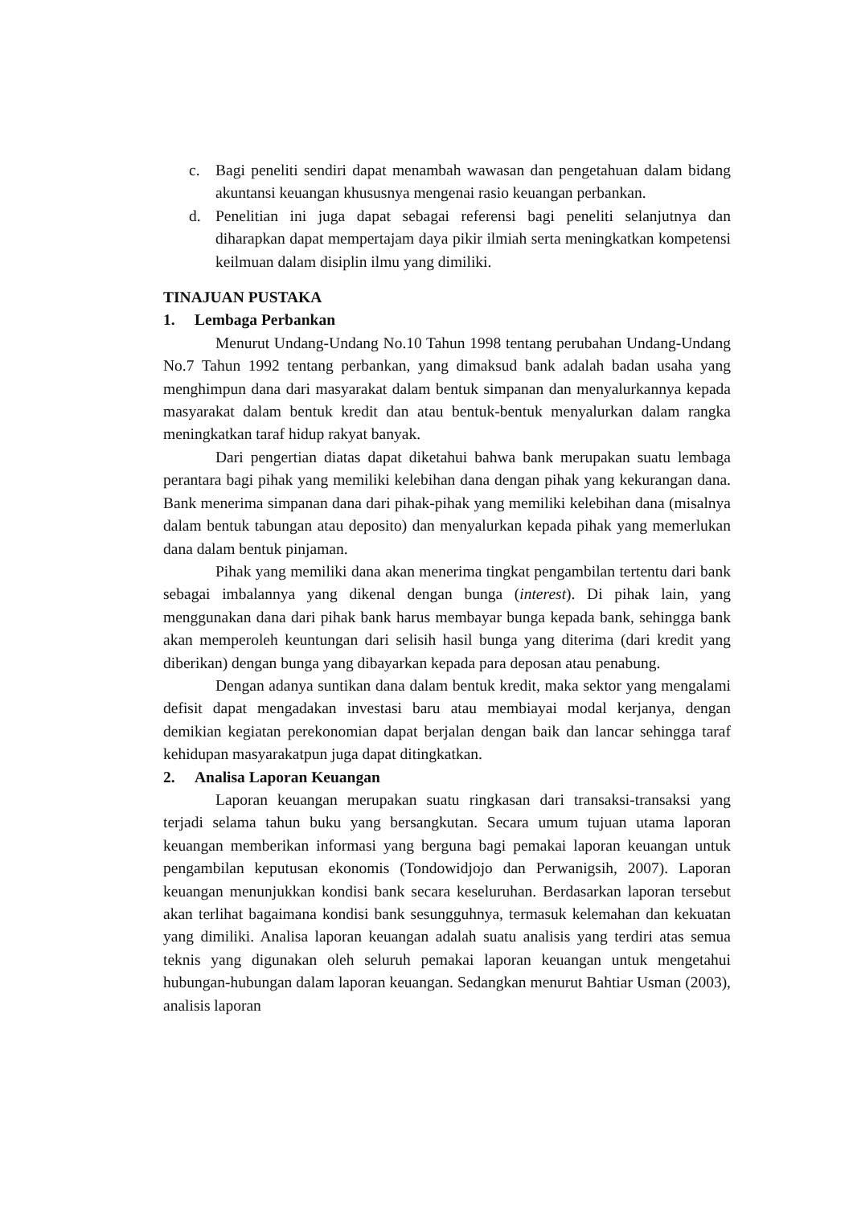c. Bagi peneliti sendiri dapat menambah wawasan dan pengetahuan dalam bidang akuntansi keuangan khususnya mengenai rasio keuangan perbankan.
d. Penelitian ini juga dapat sebagai referensi bagi peneliti selanjutnya dan diharapkan dapat mempertajam daya pikir ilmiah serta meningkatkan kompetensi keilmuan dalam disiplin ilmu yang dimiliki.
TINAJUAN PUSTAKA
1. Lembaga Perbankan
Menurut Undang-Undang No.10 Tahun 1998 tentang perubahan Undang-Undang No.7 Tahun 1992 tentang perbankan, yang dimaksud bank adalah badan usaha yang menghimpun dana dari masyarakat dalam bentuk simpanan dan menyalurkannya kepada masyarakat dalam bentuk kredit dan atau bentuk-bentuk menyalurkan dalam rangka meningkatkan taraf hidup rakyat banyak.
Dari pengertian diatas dapat diketahui bahwa bank merupakan suatu lembaga perantara bagi pihak yang memiliki kelebihan dana dengan pihak yang kekurangan dana. Bank menerima simpanan dana dari pihak-pihak yang memiliki kelebihan dana (misalnya dalam bentuk tabungan atau deposito) dan menyalurkan kepada pihak yang memerlukan dana dalam bentuk pinjaman.
Pihak yang memiliki dana akan menerima tingkat pengambilan tertentu dari bank sebagai imbalannya yang dikenal dengan bunga (interest). Di pihak lain, yang menggunakan dana dari pihak bank harus membayar bunga kepada bank, sehingga bank akan memperoleh keuntungan dari selisih hasil bunga yang diterima (dari kredit yang diberikan) dengan bunga yang dibayarkan kepada para deposan atau penabung.
Dengan adanya suntikan dana dalam bentuk kredit, maka sektor yang mengalami defisit dapat mengadakan investasi baru atau membiayai modal kerjanya, dengan demikian kegiatan perekonomian dapat berjalan dengan baik dan lancar sehingga taraf kehidupan masyarakatpun juga dapat ditingkatkan.
2. Analisa Laporan Keuangan
Laporan keuangan merupakan suatu ringkasan dari transaksi-transaksi yang terjadi selama tahun buku yang bersangkutan. Secara umum tujuan utama laporan keuangan memberikan informasi yang berguna bagi pemakai laporan keuangan untuk pengambilan keputusan ekonomis (Tondowidjojo dan Perwanigsih, 2007). Laporan keuangan menunjukkan kondisi bank secara keseluruhan. Berdasarkan laporan tersebut akan terlihat bagaimana kondisi bank sesungguhnya, termasuk kelemahan dan kekuatan yang dimiliki. Analisa laporan keuangan adalah suatu analisis yang terdiri atas semua teknis yang digunakan oleh seluruh pemakai laporan keuangan untuk mengetahui hubungan-hubungan dalam laporan keuangan. Sedangkan menurut Bahtiar Usman (2003), analisis laporan